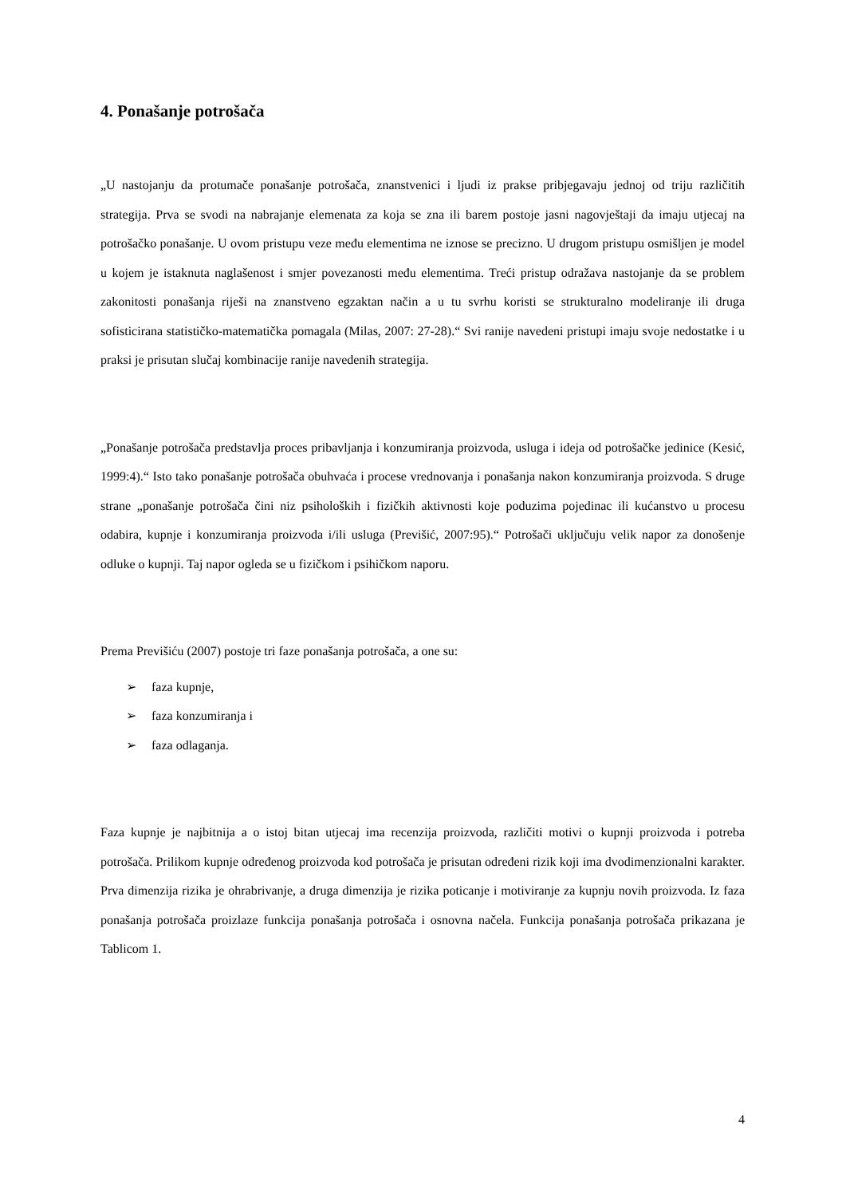4. Ponašanje potrošača
„U nastojanju da protumače ponašanje potrošača, znanstvenici i ljudi iz prakse pribjegavaju jednoj od triju različitih strategija. Prva se svodi na nabrajanje elemenata za koja se zna ili barem postoje jasni nagovještaji da imaju utjecaj na potrošačko ponašanje. U ovom pristupu veze među elementima ne iznose se precizno. U drugom pristupu osmišljen je model u kojem je istaknuta naglašenost i smjer povezanosti među elementima. Treći pristup odražava nastojanje da se problem zakonitosti ponašanja riješi na znanstveno egzaktan način a u tu svrhu koristi se strukturalno modeliranje ili druga sofisticirana statističko-matematička pomagala (Milas, 2007: 27-28).“ Svi ranije navedeni pristupi imaju svoje nedostatke i u praksi je prisutan slučaj kombinacije ranije navedenih strategija.
„Ponašanje potrošača predstavlja proces pribavljanja i konzumiranja proizvoda, usluga i ideja od potrošačke jedinice (Kesić, 1999:4).“ Isto tako ponašanje potrošača obuhvaća i procese vrednovanja i ponašanja nakon konzumiranja proizvoda. S druge strane „ponašanje potrošača čini niz psiholoških i fizičkih aktivnosti koje poduzima pojedinac ili kućanstvo u procesu odabira, kupnje i konzumiranja proizvoda i/ili usluga (Previšić, 2007:95).“ Potrošači uključuju velik napor za donošenje odluke o kupnji. Taj napor ogleda se u fizičkom i psihičkom naporu.
Prema Previšiću (2007) postoje tri faze ponašanja potrošača, a one su:
➢ faza kupnje,
➢ faza konzumiranja i
➢ faza odlaganja.
Faza kupnje je najbitnija a o istoj bitan utjecaj ima recenzija proizvoda, različiti motivi o kupnji proizvoda i potreba potrošača. Prilikom kupnje određenog proizvoda kod potrošača je prisutan određeni rizik koji ima dvodimenzionalni karakter. Prva dimenzija rizika je ohrabrivanje, a druga dimenzija je rizika poticanje i motiviranje za kupnju novih proizvoda. Iz faza ponašanja potrošača proizlaze funkcija ponašanja potrošača i osnovna načela. Funkcija ponašanja potrošača prikazana je Tablicom 1.
4